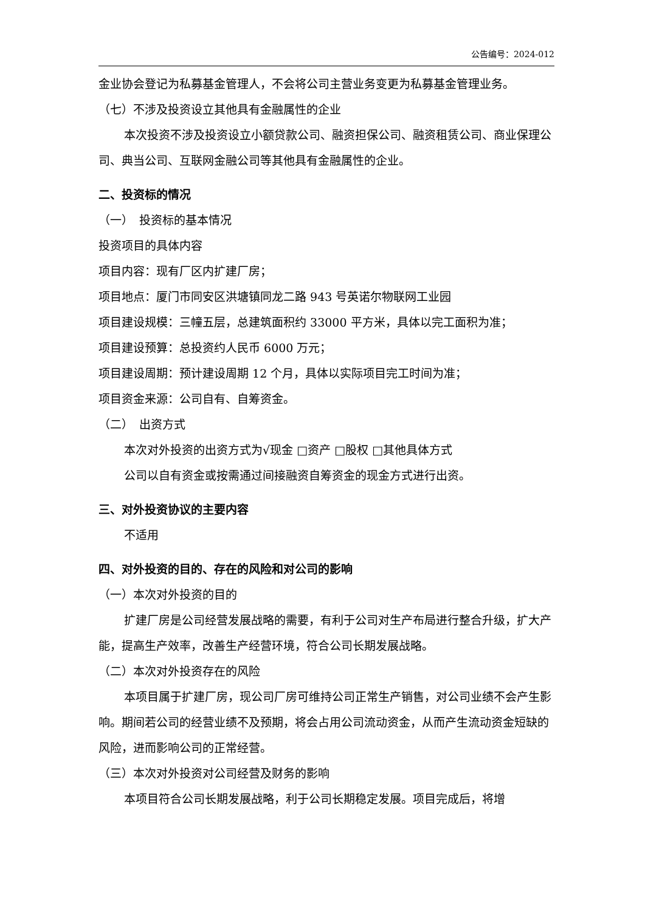公告编号：2024-012
金业协会登记为私募基金管理人，不会将公司主营业务变更为私募基金管理业务。
（七）不涉及投资设立其他具有金融属性的企业
本次投资不涉及投资设立小额贷款公司、融资担保公司、融资租赁公司、商业保理公司、典当公司、互联网金融公司等其他具有金融属性的企业。
二、投资标的情况
（一）　投资标的基本情况
投资项目的具体内容
项目内容：现有厂区内扩建厂房；
项目地点：厦门市同安区洪塘镇同龙二路 943 号英诺尔物联网工业园
项目建设规模：三幢五层，总建筑面积约 33000 平方米，具体以完工面积为准；
项目建设预算：总投资约人民币 6000 万元；
项目建设周期：预计建设周期 12 个月，具体以实际项目完工时间为准；
项目资金来源：公司自有、自筹资金。
（二）　出资方式
本次对外投资的出资方式为√现金 □资产 □股权 □其他具体方式
公司以自有资金或按需通过间接融资自筹资金的现金方式进行出资。
三、对外投资协议的主要内容
不适用
四、对外投资的目的、存在的风险和对公司的影响
（一）本次对外投资的目的
扩建厂房是公司经营发展战略的需要，有利于公司对生产布局进行整合升级，扩大产能，提高生产效率，改善生产经营环境，符合公司长期发展战略。
（二）本次对外投资存在的风险
本项目属于扩建厂房，现公司厂房可维持公司正常生产销售，对公司业绩不会产生影响。期间若公司的经营业绩不及预期，将会占用公司流动资金，从而产生流动资金短缺的风险，进而影响公司的正常经营。
（三）本次对外投资对公司经营及财务的影响
本项目符合公司长期发展战略，利于公司长期稳定发展。项目完成后，将增